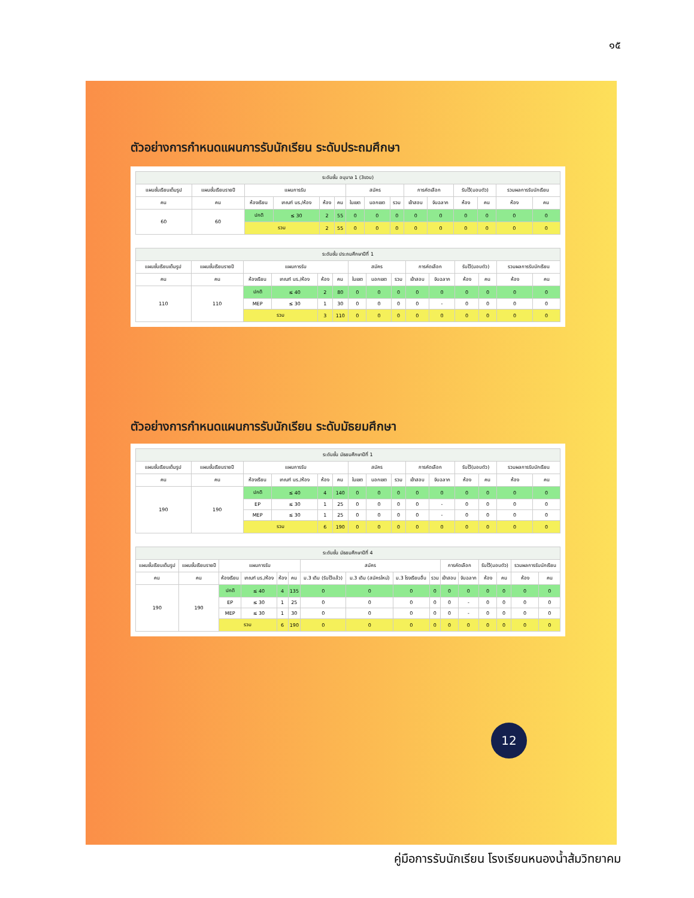๑๕
ตัวอย่างการกำหนดแผนการรับนักเรียน ระดับประถมศึกษา
| ระดับชั้น อนุบาล 1 (3ขวบ) | | | | | | | | | | | | | | |
| --- | --- | --- | --- | --- | --- | --- | --- | --- | --- | --- | --- | --- | --- | --- |
| แผนชั้นเรียนเต็มรูป | แผนชั้นเรียนรายปี | แผนการรับ | | | | สมัคร | | | การคัดเลือก | | รับไว้(มอบตัว) | | รวมผลการรับนักเรียน | |
| คน | คน | ห้องเรียน | เกณฑ์ นร./ห้อง | ห้อง | คน | ในเขต | นอกเขต | รวม | เข้าสอบ | จับฉลาก | ห้อง | คน | ห้อง | คน |
| 60 | 60 | ปกติ | ≤ 30 | 2 | 55 | 0 | 0 | 0 | 0 | 0 | 0 | 0 | 0 | 0 |
| | | รวม | | 2 | 55 | 0 | 0 | 0 | 0 | 0 | 0 | 0 | 0 | 0 |
| ระดับชั้น ประถมศึกษาปีที่ 1 | | | | | | | | | | | | | | |
| --- | --- | --- | --- | --- | --- | --- | --- | --- | --- | --- | --- | --- | --- | --- |
| แผนชั้นเรียนเต็มรูป | แผนชั้นเรียนรายปี | แผนการรับ | | | | สมัคร | | | การคัดเลือก | | รับไว้(มอบตัว) | | รวมผลการรับนักเรียน | |
| คน | คน | ห้องเรียน | เกณฑ์ นร./ห้อง | ห้อง | คน | ในเขต | นอกเขต | รวม | เข้าสอบ | จับฉลาก | ห้อง | คน | ห้อง | คน |
| 110 | 110 | ปกติ | ≤ 40 | 2 | 80 | 0 | 0 | 0 | 0 | 0 | 0 | 0 | 0 | 0 |
| | | MEP | ≤ 30 | 1 | 30 | 0 | 0 | 0 | 0 | - | 0 | 0 | 0 | 0 |
| | | รวม | | 3 | 110 | 0 | 0 | 0 | 0 | 0 | 0 | 0 | 0 | 0 |
ตัวอย่างการกำหนดแผนการรับนักเรียน ระดับมัธยมศึกษา
| ระดับชั้น มัธยมศึกษาปีที่ 1 | | | | | | | | | | | | | | |
| --- | --- | --- | --- | --- | --- | --- | --- | --- | --- | --- | --- | --- | --- | --- |
| แผนชั้นเรียนเต็มรูป | แผนชั้นเรียนรายปี | แผนการรับ | | | | สมัคร | | | การคัดเลือก | | รับไว้(มอบตัว) | | รวมผลการรับนักเรียน | |
| คน | คน | ห้องเรียน | เกณฑ์ นร./ห้อง | ห้อง | คน | ในเขต | นอกเขต | รวม | เข้าสอบ | จับฉลาก | ห้อง | คน | ห้อง | คน |
| 190 | 190 | ปกติ | ≤ 40 | 4 | 140 | 0 | 0 | 0 | 0 | 0 | 0 | 0 | 0 | 0 |
| | | EP | ≤ 30 | 1 | 25 | 0 | 0 | 0 | 0 | - | 0 | 0 | 0 | 0 |
| | | MEP | ≤ 30 | 1 | 25 | 0 | 0 | 0 | 0 | - | 0 | 0 | 0 | 0 |
| | | รวม | | 6 | 190 | 0 | 0 | 0 | 0 | 0 | 0 | 0 | 0 | 0 |
| ระดับชั้น มัธยมศึกษาปีที่ 4 | | | | | | | | | | | | | | | |
| --- | --- | --- | --- | --- | --- | --- | --- | --- | --- | --- | --- | --- | --- | --- | --- |
| แผนชั้นเรียนเต็มรูป | แผนชั้นเรียนรายปี | แผนการรับ | | | | สมัคร | | | | การคัดเลือก | | รับไว้(มอบตัว) | | รวมผลการรับนักเรียน | |
| คน | คน | ห้องเรียน | เกณฑ์ นร./ห้อง | ห้อง | คน | ม.3 เดิม (รับไว้แล้ว) | ม.3 เดิม (สมัครใหม่) | ม.3 โรงเรียนอื่น | รวม | เข้าสอบ | จับฉลาก | ห้อง | คน | ห้อง | คน |
| 190 | 190 | ปกติ | ≤ 40 | 4 | 135 | 0 | 0 | 0 | 0 | 0 | 0 | 0 | 0 | 0 | 0 |
| | | EP | ≤ 30 | 1 | 25 | 0 | 0 | 0 | 0 | 0 | - | 0 | 0 | 0 | 0 |
| | | MEP | ≤ 30 | 1 | 30 | 0 | 0 | 0 | 0 | 0 | - | 0 | 0 | 0 | 0 |
| | | รวม | | 6 | 190 | 0 | 0 | 0 | 0 | 0 | 0 | 0 | 0 | 0 | 0 |
12
คู่มือการรับนักเรียน โรงเรียนหนองน้ำส้มวิทยาคม